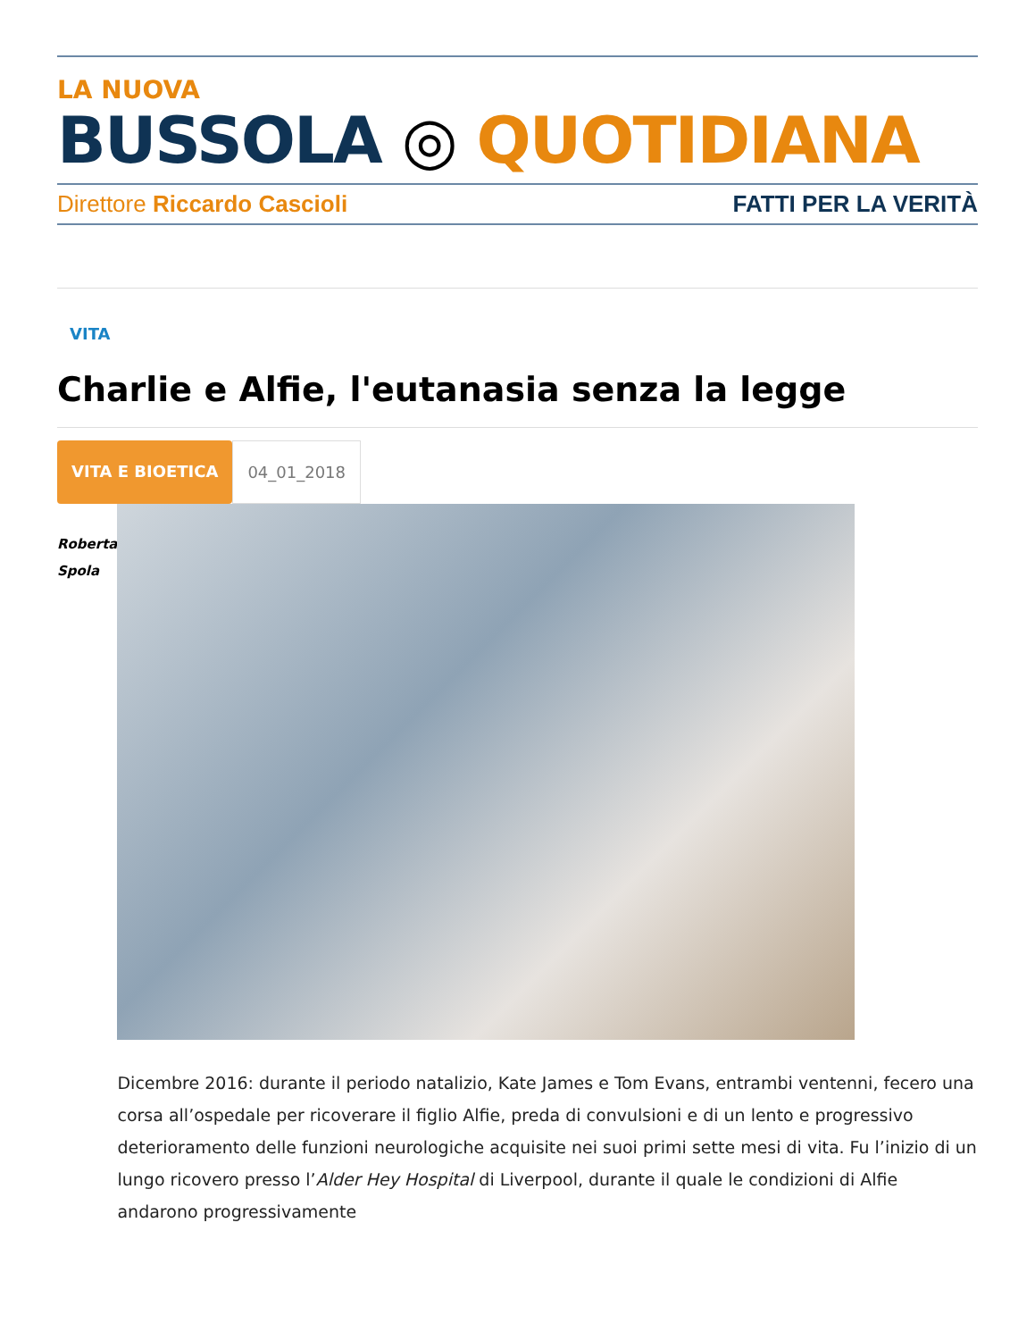LA NUOVA
BUSSOLA ◎ QUOTIDIANA
Direttore Riccardo Cascioli FATTI PER LA VERITÀ
VITA
Charlie e Alfie, l'eutanasia senza la legge
VITA E BIOETICA 04_01_2018
Roberta
Spola
Dicembre 2016: durante il periodo natalizio, Kate James e Tom Evans, entrambi ventenni, fecero una corsa all’ospedale per ricoverare il figlio Alfie, preda di convulsioni e di un lento e progressivo deterioramento delle funzioni neurologiche acquisite nei suoi primi sette mesi di vita. Fu l’inizio di un lungo ricovero presso l’Alder Hey Hospital di Liverpool, durante il quale le condizioni di Alfie andarono progressivamente